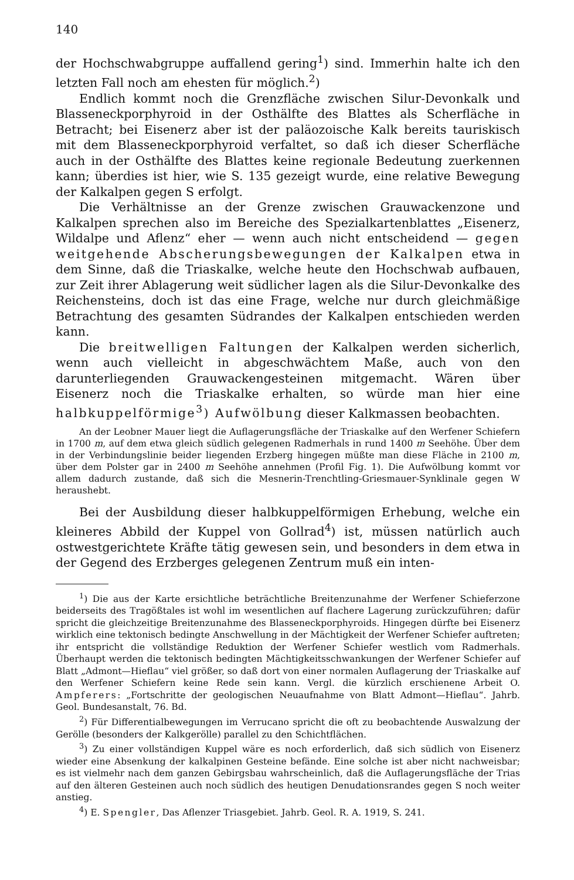140
der Hochschwabgruppe auffallend gering<sup>1</sup>) sind. Immerhin halte ich den letzten Fall noch am ehesten für möglich.<sup>2</sup>)
Endlich kommt noch die Grenzfläche zwischen Silur-Devonkalk und Blasseneckporphyroid in der Osthälfte des Blattes als Scherfläche in Betracht; bei Eisenerz aber ist der paläozoische Kalk bereits tauriskisch mit dem Blasseneckporphyroid verfaltet, so daß ich dieser Scherfläche auch in der Osthälfte des Blattes keine regionale Bedeutung zuerkennen kann; überdies ist hier, wie S. 135 gezeigt wurde, eine relative Bewegung der Kalkalpen gegen S erfolgt.
Die Verhältnisse an der Grenze zwischen Grauwackenzone und Kalkalpen sprechen also im Bereiche des Spezialkartenblattes „Eisenerz, Wildalpe und Aflenz“ eher — wenn auch nicht entscheidend — gegen weitgehende Abscherungsbewegungen der Kalkalpen etwa in dem Sinne, daß die Triaskalke, welche heute den Hochschwab aufbauen, zur Zeit ihrer Ablagerung weit südlicher lagen als die Silur-Devonkalke des Reichensteins, doch ist das eine Frage, welche nur durch gleichmäßige Betrachtung des gesamten Südrandes der Kalkalpen entschieden werden kann.
Die breitwelligen Faltungen der Kalkalpen werden sicherlich, wenn auch vielleicht in abgeschwächtem Maße, auch von den darunterliegenden Grauwackengesteinen mitgemacht. Wären über Eisenerz noch die Triaskalke erhalten, so würde man hier eine halbkuppelförmige<sup>3</sup>) Aufwölbung dieser Kalkmassen beobachten.
An der Leobner Mauer liegt die Auflagerungsfläche der Triaskalke auf den Werfener Schiefern in 1700 m, auf dem etwa gleich südlich gelegenen Radmerhals in rund 1400 m Seehöhe. Über dem in der Verbindungslinie beider liegenden Erzberg hingegen müßte man diese Fläche in 2100 m, über dem Polster gar in 2400 m Seehöhe annehmen (Profil Fig. 1). Die Aufwölbung kommt vor allem dadurch zustande, daß sich die Mesnerin-Trenchtling-Griesmauer-Synklinale gegen W heraushebt.
Bei der Ausbildung dieser halbkuppelförmigen Erhebung, welche ein kleineres Abbild der Kuppel von Gollrad<sup>4</sup>) ist, müssen natürlich auch ostwestgerichtete Kräfte tätig gewesen sein, und besonders in dem etwa in der Gegend des Erzberges gelegenen Zentrum muß ein inten-
<sup>1</sup>) Die aus der Karte ersichtliche beträchtliche Breitenzunahme der Werfener Schieferzone beiderseits des Tragößtales ist wohl im wesentlichen auf flachere Lagerung zurückzuführen; dafür spricht die gleichzeitige Breitenzunahme des Blasseneckporphyroids. Hingegen dürfte bei Eisenerz wirklich eine tektonisch bedingte Anschwellung in der Mächtigkeit der Werfener Schiefer auftreten; ihr entspricht die vollständige Reduktion der Werfener Schiefer westlich vom Radmerhals. Überhaupt werden die tektonisch bedingten Mächtigkeitsschwankungen der Werfener Schiefer auf Blatt „Admont—Hieflau“ viel größer, so daß dort von einer normalen Auflagerung der Triaskalke auf den Werfener Schiefern keine Rede sein kann. Vergl. die kürzlich erschienene Arbeit O. Ampferers: „Fortschritte der geologischen Neuaufnahme von Blatt Admont—Hieflau“. Jahrb. Geol. Bundesanstalt, 76. Bd.
<sup>2</sup>) Für Differentialbewegungen im Verrucano spricht die oft zu beobachtende Auswalzung der Gerölle (besonders der Kalkgerölle) parallel zu den Schichtflächen.
<sup>3</sup>) Zu einer vollständigen Kuppel wäre es noch erforderlich, daß sich südlich von Eisenerz wieder eine Absenkung der kalkalpinen Gesteine befände. Eine solche ist aber nicht nachweisbar; es ist vielmehr nach dem ganzen Gebirgsbau wahrscheinlich, daß die Auflagerungsfläche der Trias auf den älteren Gesteinen auch noch südlich des heutigen Denudationsrandes gegen S noch weiter anstieg.
<sup>4</sup>) E. Spengler, Das Aflenzer Triasgebiet. Jahrb. Geol. R. A. 1919, S. 241.